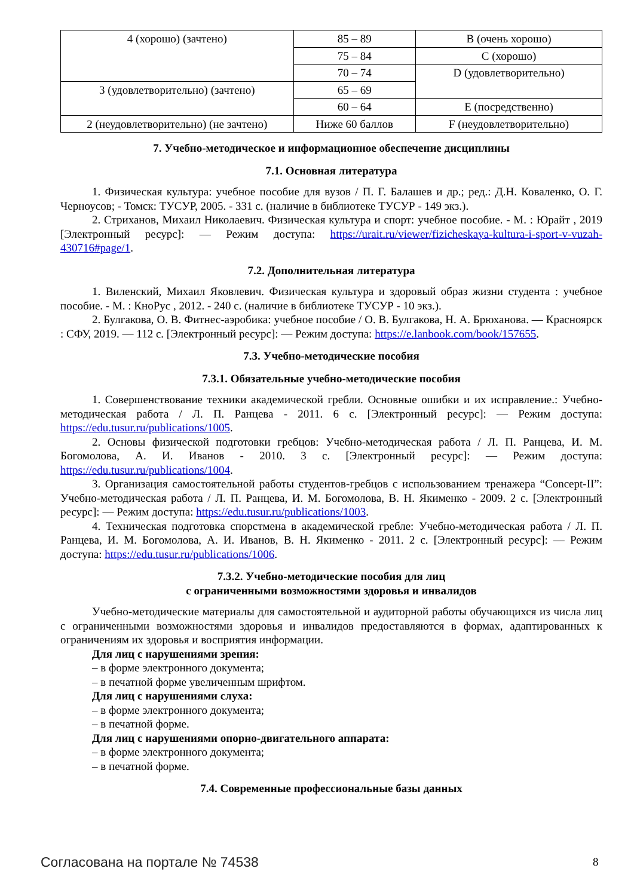| 4 (хорошо) (зачтено) | 85 – 89 | B (очень хорошо) |
| | 75 – 84 | C (хорошо) |
| | 70 – 74 | D (удовлетворительно) |
| 3 (удовлетворительно) (зачтено) | 65 – 69 | |
| | 60 – 64 | E (посредственно) |
| 2 (неудовлетворительно) (не зачтено) | Ниже 60 баллов | F (неудовлетворительно) |
7. Учебно-методическое и информационное обеспечение дисциплины
7.1. Основная литература
1. Физическая культура: учебное пособие для вузов / П. Г. Балашев и др.; ред.: Д.Н. Коваленко, О. Г. Черноусов; - Томск: ТУСУР, 2005. - 331 с. (наличие в библиотеке ТУСУР - 149 экз.).
2. Стриханов, Михаил Николаевич. Физическая культура и спорт: учебное пособие. - М. : Юрайт , 2019 [Электронный ресурс]: — Режим доступа: https://urait.ru/viewer/fizicheskaya-kultura-i-sport-v-vuzah-430716#page/1.
7.2. Дополнительная литература
1. Виленский, Михаил Яковлевич. Физическая культура и здоровый образ жизни студента : учебное пособие. - М. : КноРус , 2012. - 240 с. (наличие в библиотеке ТУСУР - 10 экз.).
2. Булгакова, О. В. Фитнес-аэробика: учебное пособие / О. В. Булгакова, Н. А. Брюханова. — Красноярск : СФУ, 2019. — 112 с. [Электронный ресурс]: — Режим доступа: https://e.lanbook.com/book/157655.
7.3. Учебно-методические пособия
7.3.1. Обязательные учебно-методические пособия
1. Совершенствование техники академической гребли. Основные ошибки и их исправление.: Учебно-методическая работа / Л. П. Ранцева - 2011. 6 с. [Электронный ресурс]: — Режим доступа: https://edu.tusur.ru/publications/1005.
2. Основы физической подготовки гребцов: Учебно-методическая работа / Л. П. Ранцева, И. М. Богомолова, А. И. Иванов - 2010. 3 с. [Электронный ресурс]: — Режим доступа: https://edu.tusur.ru/publications/1004.
3. Организация самостоятельной работы студентов-гребцов с использованием тренажера “Concept-II”: Учебно-методическая работа / Л. П. Ранцева, И. М. Богомолова, В. Н. Якименко - 2009. 2 с. [Электронный ресурс]: — Режим доступа: https://edu.tusur.ru/publications/1003.
4. Техническая подготовка спорстмена в академической гребле: Учебно-методическая работа / Л. П. Ранцева, И. М. Богомолова, А. И. Иванов, В. Н. Якименко - 2011. 2 с. [Электронный ресурс]: — Режим доступа: https://edu.tusur.ru/publications/1006.
7.3.2. Учебно-методические пособия для лиц
с ограниченными возможностями здоровья и инвалидов
Учебно-методические материалы для самостоятельной и аудиторной работы обучающихся из числа лиц с ограниченными возможностями здоровья и инвалидов предоставляются в формах, адаптированных к ограничениям их здоровья и восприятия информации.
Для лиц с нарушениями зрения:
– в форме электронного документа;
– в печатной форме увеличенным шрифтом.
Для лиц с нарушениями слуха:
– в форме электронного документа;
– в печатной форме.
Для лиц с нарушениями опорно-двигательного аппарата:
– в форме электронного документа;
– в печатной форме.
7.4. Современные профессиональные базы данных
Согласована на портале № 74538 8